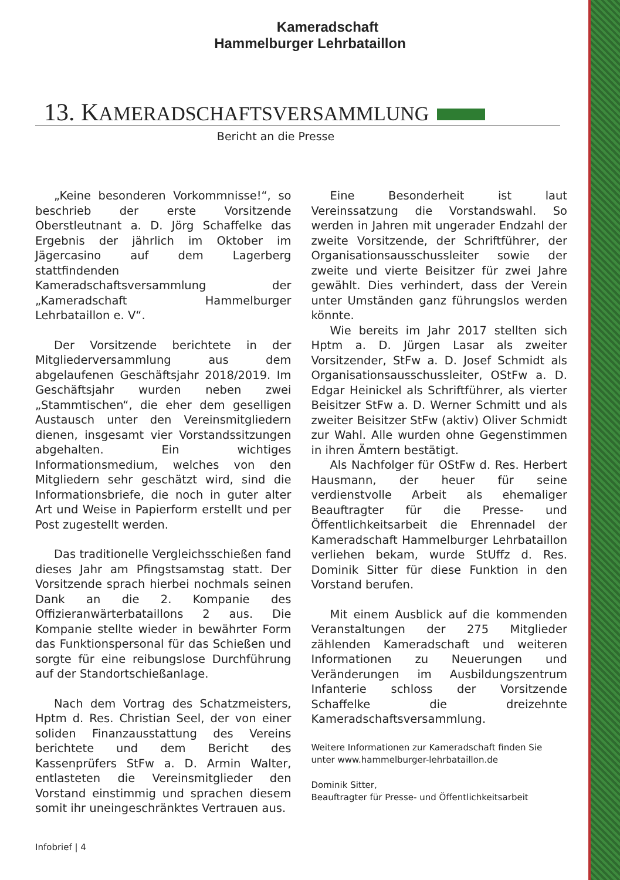Kameradschaft
Hammelburger Lehrbataillon
13. KAMERADSCHAFTSVERSAMMLUNG
Bericht an die Presse
„Keine besonderen Vorkommnisse!“, so beschrieb der erste Vorsitzende Oberstleutnant a. D. Jörg Schaffelke das Ergebnis der jährlich im Oktober im Jägercasino auf dem Lagerberg stattfindenden Kameradschaftsversammlung der „Kameradschaft Hammelburger Lehrbataillon e. V“.
Der Vorsitzende berichtete in der Mitgliederversammlung aus dem abgelaufenen Geschäftsjahr 2018/2019. Im Geschäftsjahr wurden neben zwei „Stammtischen“, die eher dem geselligen Austausch unter den Vereinsmitgliedern dienen, insgesamt vier Vorstandssitzungen abgehalten. Ein wichtiges Informationsmedium, welches von den Mitgliedern sehr geschätzt wird, sind die Informationsbriefe, die noch in guter alter Art und Weise in Papierform erstellt und per Post zugestellt werden.
Das traditionelle Vergleichsschießen fand dieses Jahr am Pfingstsamstag statt. Der Vorsitzende sprach hierbei nochmals seinen Dank an die 2. Kompanie des Offizieranwärterbataillons 2 aus. Die Kompanie stellte wieder in bewährter Form das Funktionspersonal für das Schießen und sorgte für eine reibungslose Durchführung auf der Standortschießanlage.
Nach dem Vortrag des Schatzmeisters, Hptm d. Res. Christian Seel, der von einer soliden Finanzausstattung des Vereins berichtete und dem Bericht des Kassenprüfers StFw a. D. Armin Walter, entlasteten die Vereinsmitglieder den Vorstand einstimmig und sprachen diesem somit ihr uneingeschränktes Vertrauen aus.
Eine Besonderheit ist laut Vereinssatzung die Vorstandswahl. So werden in Jahren mit ungerader Endzahl der zweite Vorsitzende, der Schriftführer, der Organisationsausschussleiter sowie der zweite und vierte Beisitzer für zwei Jahre gewählt. Dies verhindert, dass der Verein unter Umständen ganz führungslos werden könnte.
Wie bereits im Jahr 2017 stellten sich Hptm a. D. Jürgen Lasar als zweiter Vorsitzender, StFw a. D. Josef Schmidt als Organisationsausschussleiter, OStFw a. D. Edgar Heinickel als Schriftführer, als vierter Beisitzer StFw a. D. Werner Schmitt und als zweiter Beisitzer StFw (aktiv) Oliver Schmidt zur Wahl. Alle wurden ohne Gegenstimmen in ihren Ämtern bestätigt.
Als Nachfolger für OStFw d. Res. Herbert Hausmann, der heuer für seine verdienstvolle Arbeit als ehemaliger Beauftragter für die Presse- und Öffentlichkeitsarbeit die Ehrennadel der Kameradschaft Hammelburger Lehrbataillon verliehen bekam, wurde StUffz d. Res. Dominik Sitter für diese Funktion in den Vorstand berufen.
Mit einem Ausblick auf die kommenden Veranstaltungen der 275 Mitglieder zählenden Kameradschaft und weiteren Informationen zu Neuerungen und Veränderungen im Ausbildungszentrum Infanterie schloss der Vorsitzende Schaffelke die dreizehnte Kameradschaftsversammlung.
Weitere Informationen zur Kameradschaft finden Sie unter www.hammelburger-lehrbataillon.de
Dominik Sitter,
Beauftragter für Presse- und Öffentlichkeitsarbeit
Infobrief | 4